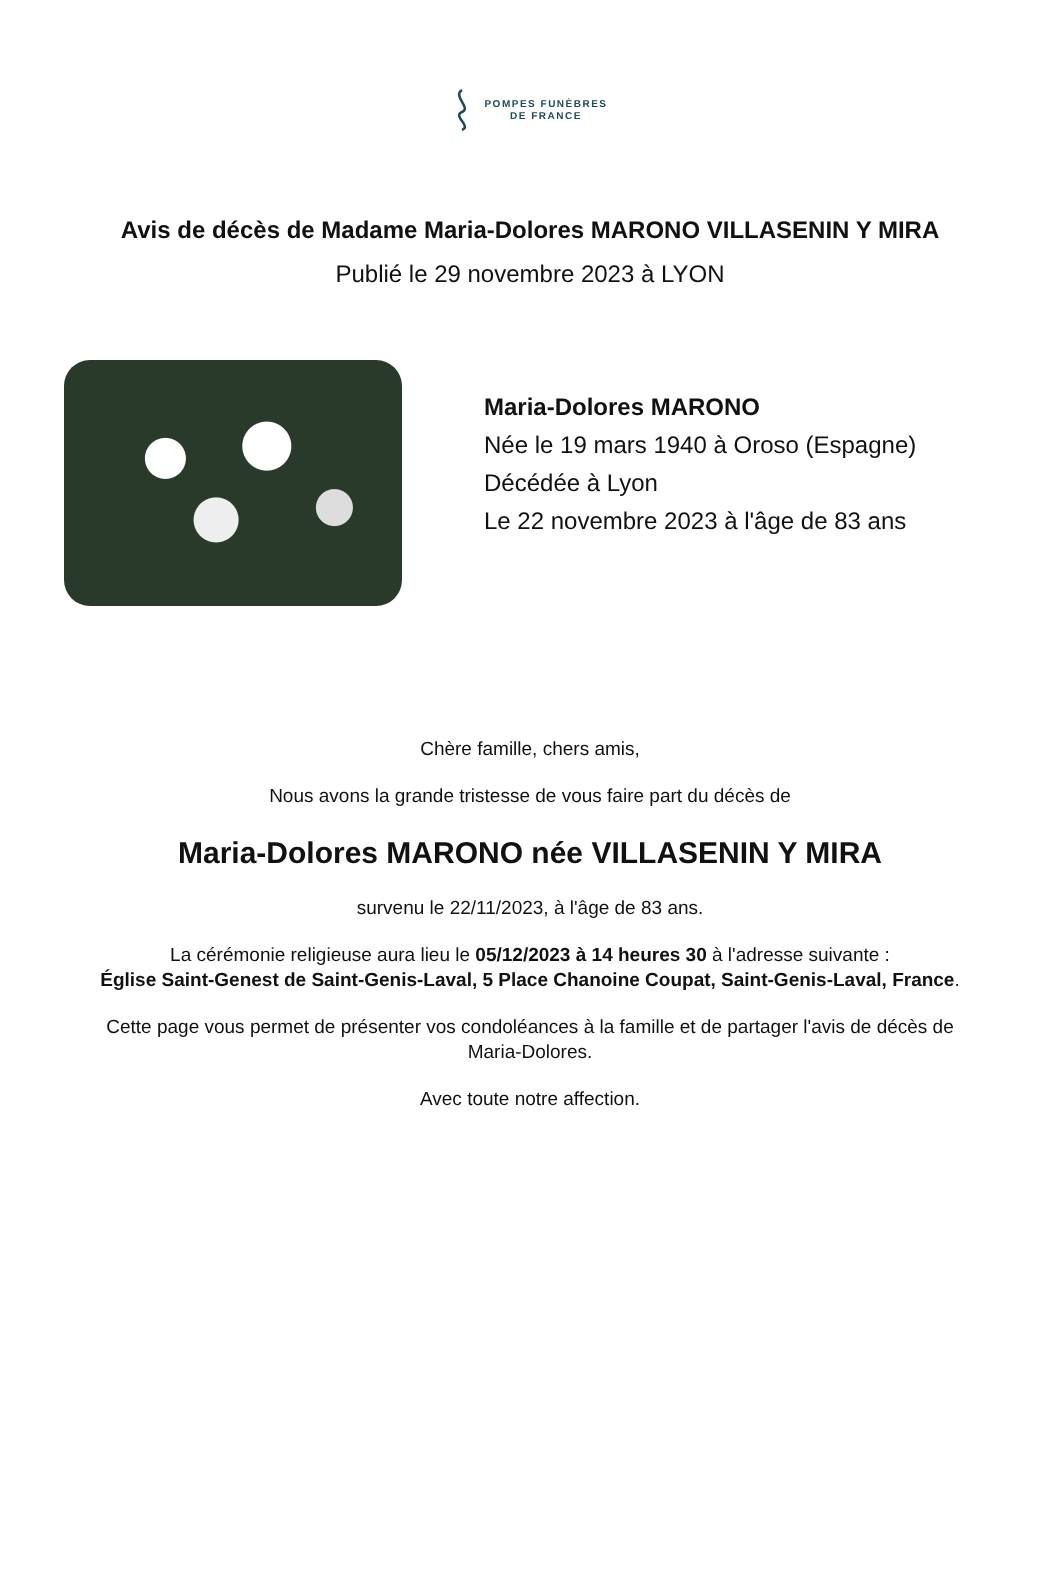POMPES FUNÈBRES
DE FRANCE
Avis de décès de Madame Maria-Dolores MARONO VILLASENIN Y MIRA
Publié le 29 novembre 2023 à LYON
Maria-Dolores MARONO
Née le 19 mars 1940 à Oroso (Espagne)
Décédée à Lyon
Le 22 novembre 2023 à l'âge de 83 ans
Chère famille, chers amis,
Nous avons la grande tristesse de vous faire part du décès de
Maria-Dolores MARONO née VILLASENIN Y MIRA
survenu le 22/11/2023, à l'âge de 83 ans.
La cérémonie religieuse aura lieu le 05/12/2023 à 14 heures 30 à l'adresse suivante :
Église Saint-Genest de Saint-Genis-Laval, 5 Place Chanoine Coupat, Saint-Genis-Laval, France.
Cette page vous permet de présenter vos condoléances à la famille et de partager l'avis de décès de Maria-Dolores.
Avec toute notre affection.